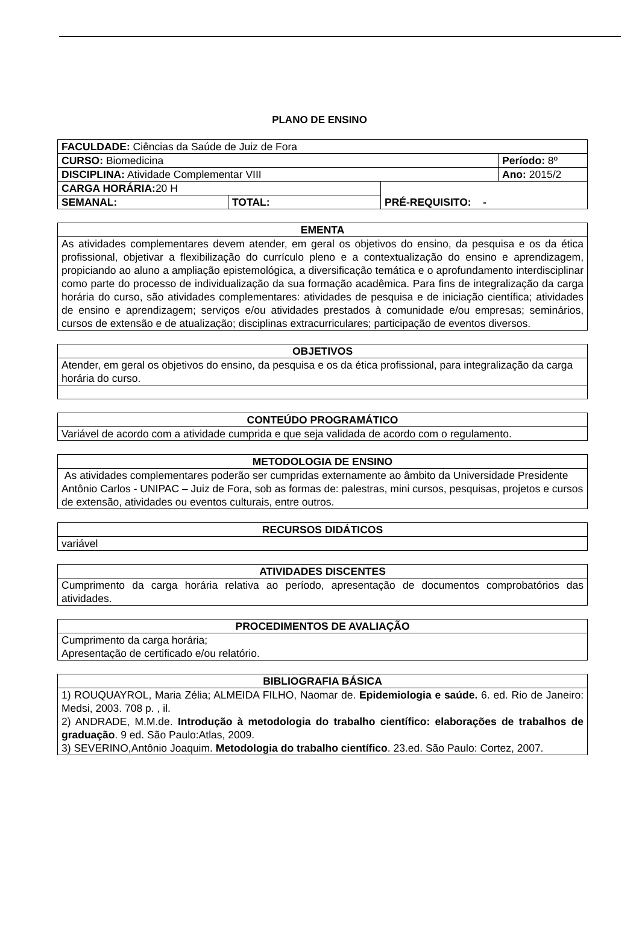PLANO DE ENSINO
| FACULDADE: Ciências da Saúde de Juiz de Fora | | | |
| CURSO: Biomedicina | | | Período: 8º |
| DISCIPLINA: Atividade Complementar VIII | | | Ano: 2015/2 |
| CARGA HORÁRIA: 20 H | | PRÉ-REQUISITO: - | |
| SEMANAL: | TOTAL: | | |
| EMENTA |
| As atividades complementares devem atender, em geral os objetivos do ensino, da pesquisa e os da ética profissional, objetivar a flexibilização do currículo pleno e a contextualização do ensino e aprendizagem, propiciando ao aluno a ampliação epistemológica, a diversificação temática e o aprofundamento interdisciplinar como parte do processo de individualização da sua formação acadêmica. Para fins de integralização da carga horária do curso, são atividades complementares: atividades de pesquisa e de iniciação científica; atividades de ensino e aprendizagem; serviços e/ou atividades prestados à comunidade e/ou empresas; seminários, cursos de extensão e de atualização; disciplinas extracurriculares; participação de eventos diversos. |
| OBJETIVOS |
| Atender, em geral os objetivos do ensino, da pesquisa e os da ética profissional, para integralização da carga horária do curso. |
| CONTEÚDO PROGRAMÁTICO |
| Variável de acordo com a atividade cumprida e que seja validada de acordo com o regulamento. |
| METODOLOGIA DE ENSINO |
| As atividades complementares poderão ser cumpridas externamente ao âmbito da Universidade Presidente Antônio Carlos - UNIPAC – Juiz de Fora, sob as formas de: palestras, mini cursos, pesquisas, projetos e cursos de extensão, atividades ou eventos culturais, entre outros. |
| RECURSOS DIDÁTICOS |
| variável |
| ATIVIDADES DISCENTES |
| Cumprimento da carga horária relativa ao período, apresentação de documentos comprobatórios das atividades. |
| PROCEDIMENTOS DE AVALIAÇÃO |
| Cumprimento da carga horária; Apresentação de certificado e/ou relatório. |
| BIBLIOGRAFIA BÁSICA |
| 1) ROUQUAYROL, Maria Zélia; ALMEIDA FILHO, Naomar de. Epidemiologia e saúde. 6. ed. Rio de Janeiro: Medsi, 2003. 708 p. , il. 2) ANDRADE, M.M.de. Introdução à metodologia do trabalho científico: elaborações de trabalhos de graduação . 9 ed. São Paulo:Atlas, 2009. 3) SEVERINO,Antônio Joaquim. Metodologia do trabalho científico . 23.ed. São Paulo: Cortez, 2007. |